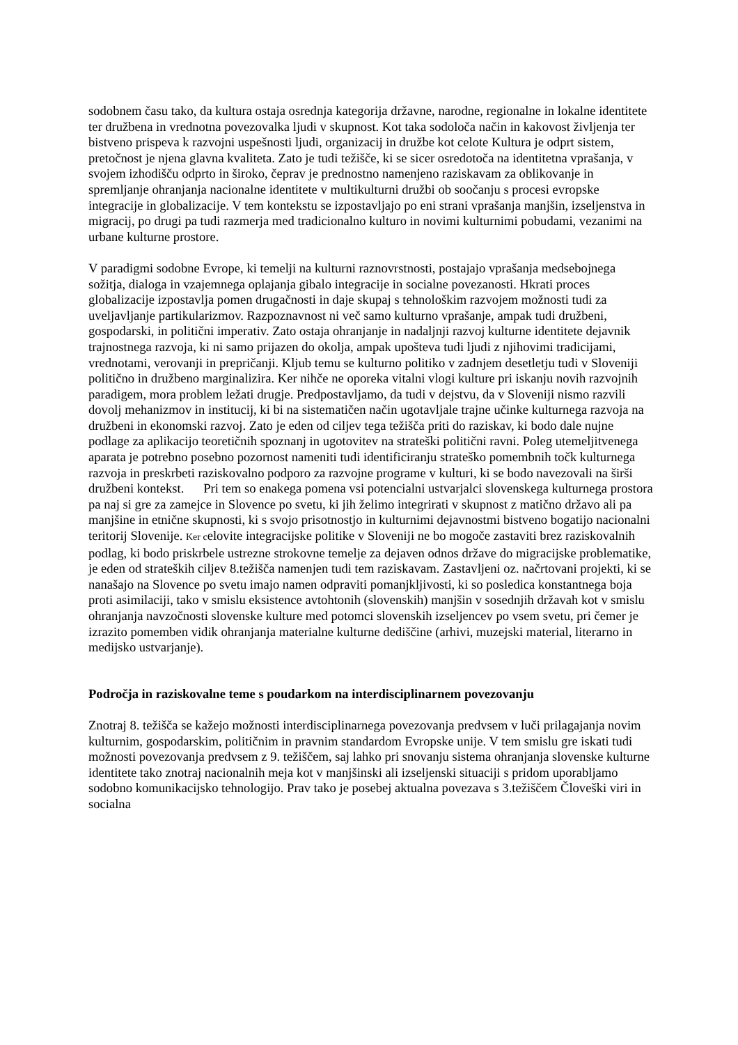sodobnem času tako, da kultura ostaja osrednja kategorija državne, narodne, regionalne in lokalne identitete ter družbena in vrednotna povezovalka ljudi v skupnost. Kot taka sodoloča način in kakovost življenja ter bistveno prispeva k razvojni uspešnosti ljudi, organizacij in družbe kot celote Kultura je odprt sistem, pretočnost je njena glavna kvaliteta. Zato je tudi težišče, ki se sicer osredotoča na identitetna vprašanja, v svojem izhodišču odprto in široko, čeprav je prednostno namenjeno raziskavam za oblikovanje in spremljanje ohranjanja nacionalne identitete v multikulturni družbi ob soočanju s procesi evropske integracije in globalizacije. V tem kontekstu se izpostavljajo po eni strani vprašanja manjšin, izseljenstva in migracij, po drugi pa tudi razmerja med tradicionalno kulturo in novimi kulturnimi pobudami, vezanimi na urbane kulturne prostore.
V paradigmi sodobne Evrope, ki temelji na kulturni raznovrstnosti, postajajo vprašanja medsebojnega sožitja, dialoga in vzajemnega oplajanja gibalo integracije in socialne povezanosti. Hkrati proces globalizacije izpostavlja pomen drugačnosti in daje skupaj s tehnološkim razvojem možnosti tudi za uveljavljanje partikularizmov. Razpoznavnost ni več samo kulturno vprašanje, ampak tudi družbeni, gospodarski, in politični imperativ. Zato ostaja ohranjanje in nadaljnji razvoj kulturne identitete dejavnik trajnostnega razvoja, ki ni samo prijazen do okolja, ampak upošteva tudi ljudi z njihovimi tradicijami, vrednotami, verovanji in prepričanji. Kljub temu se kulturno politiko v zadnjem desetletju tudi v Sloveniji politično in družbeno marginalizira. Ker nihče ne oporeka vitalni vlogi kulture pri iskanju novih razvojnih paradigem, mora problem ležati drugje. Predpostavljamo, da tudi v dejstvu, da v Sloveniji nismo razvili dovolj mehanizmov in institucij, ki bi na sistematičen način ugotavljale trajne učinke kulturnega razvoja na družbeni in ekonomski razvoj. Zato je eden od ciljev tega težišča priti do raziskav, ki bodo dale nujne podlage za aplikacijo teoretičnih spoznanj in ugotovitev na strateški politični ravni. Poleg utemeljitvenega aparata je potrebno posebno pozornost nameniti tudi identificiranju strateško pomembnih točk kulturnega razvoja in preskrbeti raziskovalno podporo za razvojne programe v kulturi, ki se bodo navezovali na širši družbeni kontekst. Pri tem so enakega pomena vsi potencialni ustvarjalci slovenskega kulturnega prostora pa naj si gre za zamejce in Slovence po svetu, ki jih želimo integrirati v skupnost z matično državo ali pa manjšine in etnične skupnosti, ki s svojo prisotnostjo in kulturnimi dejavnostmi bistveno bogatijo nacionalni teritorij Slovenije. Ker celovite integracijske politike v Sloveniji ne bo mogoče zastaviti brez raziskovalnih podlag, ki bodo priskrbele ustrezne strokovne temelje za dejaven odnos države do migracijske problematike, je eden od strateških ciljev 8.težišča namenjen tudi tem raziskavam. Zastavljeni oz. načrtovani projekti, ki se nanašajo na Slovence po svetu imajo namen odpraviti pomanjkljivosti, ki so posledica konstantnega boja proti asimilaciji, tako v smislu eksistence avtohtonih (slovenskih) manjšin v sosednjih državah kot v smislu ohranjanja navzočnosti slovenske kulture med potomci slovenskih izseljencev po vsem svetu, pri čemer je izrazito pomemben vidik ohranjanja materialne kulturne dediščine (arhivi, muzejski material, literarno in medijsko ustvarjanje).
Področja in raziskovalne teme s poudarkom na interdisciplinarnem povezovanju
Znotraj 8. težišča se kažejo možnosti interdisciplinarnega povezovanja predvsem v luči prilagajanja novim kulturnim, gospodarskim, političnim in pravnim standardom Evropske unije. V tem smislu gre iskati tudi možnosti povezovanja predvsem z 9. težiščem, saj lahko pri snovanju sistema ohranjanja slovenske kulturne identitete tako znotraj nacionalnih meja kot v manjšinski ali izseljenski situaciji s pridom uporabljamo sodobno komunikacijsko tehnologijo. Prav tako je posebej aktualna povezava s 3.težiščem Človeški viri in socialna